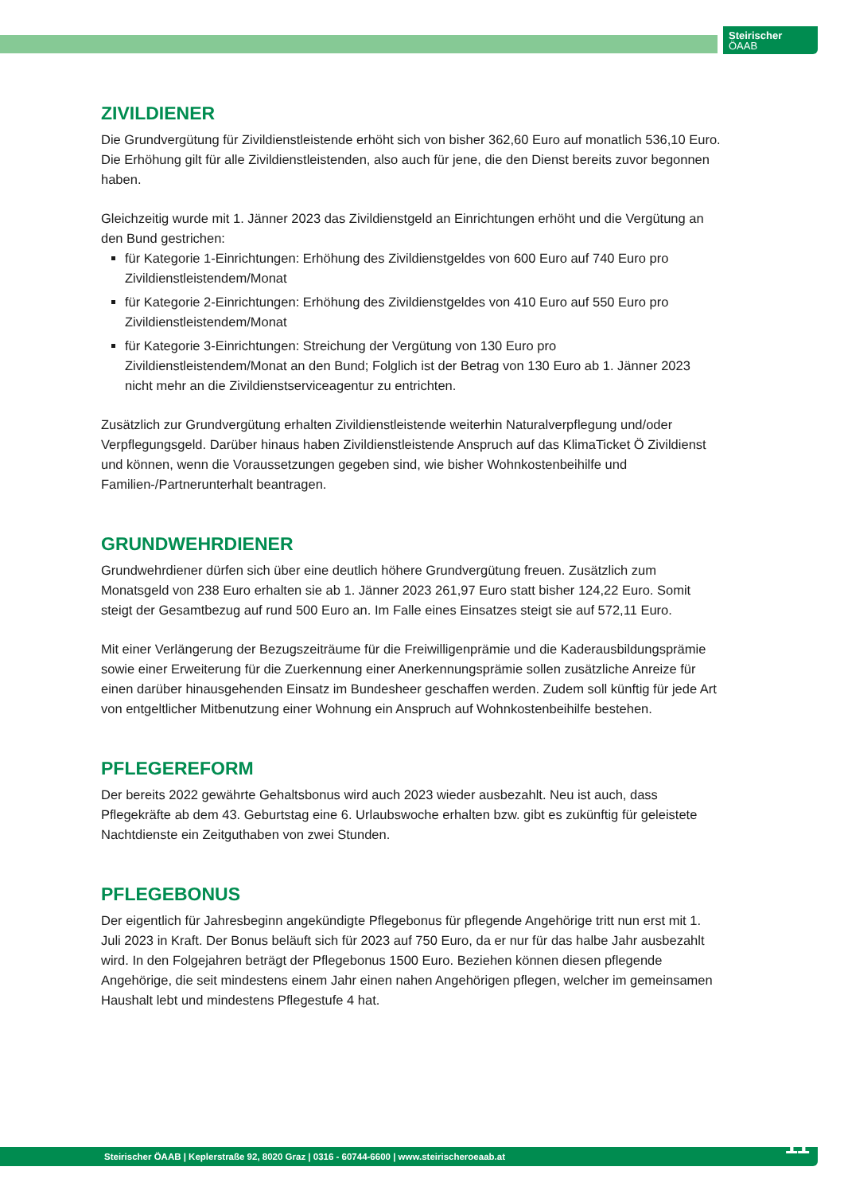Steirischer
ÖAAB
ZIVILDIENER
Die Grundvergütung für Zivildienstleistende erhöht sich von bisher 362,60 Euro auf monatlich 536,10 Euro. Die Erhöhung gilt für alle Zivildienstleistenden, also auch für jene, die den Dienst bereits zuvor begonnen haben.
Gleichzeitig wurde mit 1. Jänner 2023 das Zivildienstgeld an Einrichtungen erhöht und die Vergütung an den Bund gestrichen:
für Kategorie 1-Einrichtungen: Erhöhung des Zivildienstgeldes von 600 Euro auf 740 Euro pro Zivildienstleistendem/Monat
für Kategorie 2-Einrichtungen: Erhöhung des Zivildienstgeldes von 410 Euro auf 550 Euro pro Zivildienstleistendem/Monat
für Kategorie 3-Einrichtungen: Streichung der Vergütung von 130 Euro pro Zivildienstleistendem/Monat an den Bund; Folglich ist der Betrag von 130 Euro ab 1. Jänner 2023 nicht mehr an die Zivildienstserviceagentur zu entrichten.
Zusätzlich zur Grundvergütung erhalten Zivildienstleistende weiterhin Naturalverpflegung und/oder Verpflegungsgeld. Darüber hinaus haben Zivildienstleistende Anspruch auf das KlimaTicket Ö Zivildienst und können, wenn die Voraussetzungen gegeben sind, wie bisher Wohnkostenbeihilfe und Familien-/Partnerunterhalt beantragen.
GRUNDWEHRDIENER
Grundwehrdiener dürfen sich über eine deutlich höhere Grundvergütung freuen. Zusätzlich zum Monatsgeld von 238 Euro erhalten sie ab 1. Jänner 2023 261,97 Euro statt bisher 124,22 Euro. Somit steigt der Gesamtbezug auf rund 500 Euro an. Im Falle eines Einsatzes steigt sie auf 572,11 Euro.
Mit einer Verlängerung der Bezugszeiträume für die Freiwilligenprämie und die Kaderausbildungsprämie sowie einer Erweiterung für die Zuerkennung einer Anerkennungsprämie sollen zusätzliche Anreize für einen darüber hinausgehenden Einsatz im Bundesheer geschaffen werden. Zudem soll künftig für jede Art von entgeltlicher Mitbenutzung einer Wohnung ein Anspruch auf Wohnkostenbeihilfe bestehen.
PFLEGEREFORM
Der bereits 2022 gewährte Gehaltsbonus wird auch 2023 wieder ausbezahlt. Neu ist auch, dass Pflegekräfte ab dem 43. Geburtstag eine 6. Urlaubswoche erhalten bzw. gibt es zukünftig für geleistete Nachtdienste ein Zeitguthaben von zwei Stunden.
PFLEGEBONUS
Der eigentlich für Jahresbeginn angekündigte Pflegebonus für pflegende Angehörige tritt nun erst mit 1. Juli 2023 in Kraft. Der Bonus beläuft sich für 2023 auf 750 Euro, da er nur für das halbe Jahr ausbezahlt wird. In den Folgejahren beträgt der Pflegebonus 1500 Euro. Beziehen können diesen pflegende Angehörige, die seit mindestens einem Jahr einen nahen Angehörigen pflegen, welcher im gemeinsamen Haushalt lebt und mindestens Pflegestufe 4 hat.
Steirischer ÖAAB | Keplerstraße 92, 8020 Graz | 0316 - 60744-6600 | www.steirischeroeaab.at 11